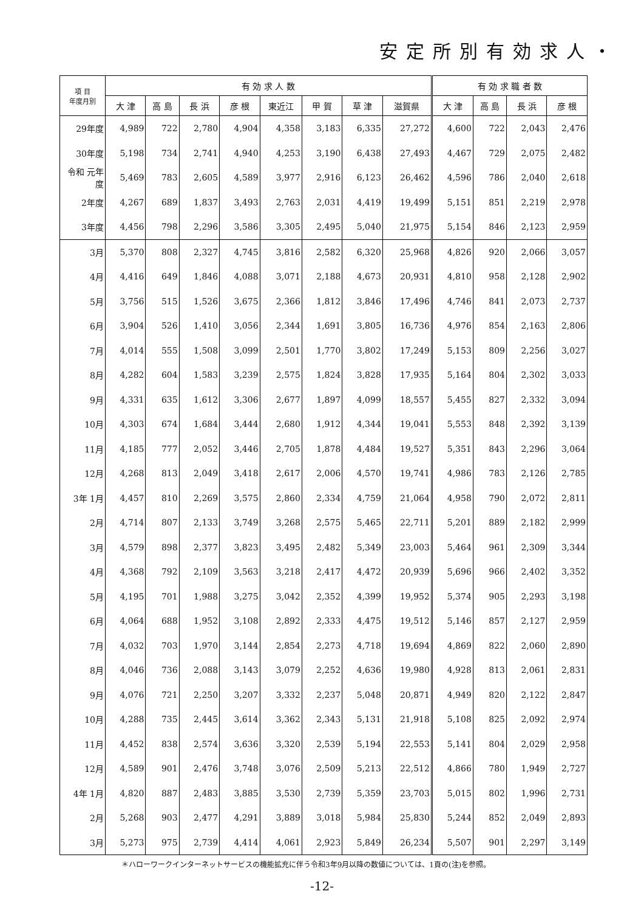安定所別有効求人・
| 項 目 年度月別 | 有 効 求 人 数 | | | | | | | | 有 効 求 職 者 数 | | | |
| --- | --- | --- | --- | --- | --- | --- | --- | --- | --- | --- | --- | --- |
| | 大 津 | 高 島 | 長 浜 | 彦 根 | 東近江 | 甲 賀 | 草 津 | 滋賀県 | 大 津 | 高 島 | 長 浜 | 彦 根 |
| 29年度 | 4,989 | 722 | 2,780 | 4,904 | 4,358 | 3,183 | 6,335 | 27,272 | 4,600 | 722 | 2,043 | 2,476 |
| 30年度 | 5,198 | 734 | 2,741 | 4,940 | 4,253 | 3,190 | 6,438 | 27,493 | 4,467 | 729 | 2,075 | 2,482 |
| 令和 元年度 | 5,469 | 783 | 2,605 | 4,589 | 3,977 | 2,916 | 6,123 | 26,462 | 4,596 | 786 | 2,040 | 2,618 |
| 2年度 | 4,267 | 689 | 1,837 | 3,493 | 2,763 | 2,031 | 4,419 | 19,499 | 5,151 | 851 | 2,219 | 2,978 |
| 3年度 | 4,456 | 798 | 2,296 | 3,586 | 3,305 | 2,495 | 5,040 | 21,975 | 5,154 | 846 | 2,123 | 2,959 |
| 3月 | 5,370 | 808 | 2,327 | 4,745 | 3,816 | 2,582 | 6,320 | 25,968 | 4,826 | 920 | 2,066 | 3,057 |
| 4月 | 4,416 | 649 | 1,846 | 4,088 | 3,071 | 2,188 | 4,673 | 20,931 | 4,810 | 958 | 2,128 | 2,902 |
| 5月 | 3,756 | 515 | 1,526 | 3,675 | 2,366 | 1,812 | 3,846 | 17,496 | 4,746 | 841 | 2,073 | 2,737 |
| 6月 | 3,904 | 526 | 1,410 | 3,056 | 2,344 | 1,691 | 3,805 | 16,736 | 4,976 | 854 | 2,163 | 2,806 |
| 7月 | 4,014 | 555 | 1,508 | 3,099 | 2,501 | 1,770 | 3,802 | 17,249 | 5,153 | 809 | 2,256 | 3,027 |
| 8月 | 4,282 | 604 | 1,583 | 3,239 | 2,575 | 1,824 | 3,828 | 17,935 | 5,164 | 804 | 2,302 | 3,033 |
| 9月 | 4,331 | 635 | 1,612 | 3,306 | 2,677 | 1,897 | 4,099 | 18,557 | 5,455 | 827 | 2,332 | 3,094 |
| 10月 | 4,303 | 674 | 1,684 | 3,444 | 2,680 | 1,912 | 4,344 | 19,041 | 5,553 | 848 | 2,392 | 3,139 |
| 11月 | 4,185 | 777 | 2,052 | 3,446 | 2,705 | 1,878 | 4,484 | 19,527 | 5,351 | 843 | 2,296 | 3,064 |
| 12月 | 4,268 | 813 | 2,049 | 3,418 | 2,617 | 2,006 | 4,570 | 19,741 | 4,986 | 783 | 2,126 | 2,785 |
| 3年 1月 | 4,457 | 810 | 2,269 | 3,575 | 2,860 | 2,334 | 4,759 | 21,064 | 4,958 | 790 | 2,072 | 2,811 |
| 2月 | 4,714 | 807 | 2,133 | 3,749 | 3,268 | 2,575 | 5,465 | 22,711 | 5,201 | 889 | 2,182 | 2,999 |
| 3月 | 4,579 | 898 | 2,377 | 3,823 | 3,495 | 2,482 | 5,349 | 23,003 | 5,464 | 961 | 2,309 | 3,344 |
| 4月 | 4,368 | 792 | 2,109 | 3,563 | 3,218 | 2,417 | 4,472 | 20,939 | 5,696 | 966 | 2,402 | 3,352 |
| 5月 | 4,195 | 701 | 1,988 | 3,275 | 3,042 | 2,352 | 4,399 | 19,952 | 5,374 | 905 | 2,293 | 3,198 |
| 6月 | 4,064 | 688 | 1,952 | 3,108 | 2,892 | 2,333 | 4,475 | 19,512 | 5,146 | 857 | 2,127 | 2,959 |
| 7月 | 4,032 | 703 | 1,970 | 3,144 | 2,854 | 2,273 | 4,718 | 19,694 | 4,869 | 822 | 2,060 | 2,890 |
| 8月 | 4,046 | 736 | 2,088 | 3,143 | 3,079 | 2,252 | 4,636 | 19,980 | 4,928 | 813 | 2,061 | 2,831 |
| 9月 | 4,076 | 721 | 2,250 | 3,207 | 3,332 | 2,237 | 5,048 | 20,871 | 4,949 | 820 | 2,122 | 2,847 |
| 10月 | 4,288 | 735 | 2,445 | 3,614 | 3,362 | 2,343 | 5,131 | 21,918 | 5,108 | 825 | 2,092 | 2,974 |
| 11月 | 4,452 | 838 | 2,574 | 3,636 | 3,320 | 2,539 | 5,194 | 22,553 | 5,141 | 804 | 2,029 | 2,958 |
| 12月 | 4,589 | 901 | 2,476 | 3,748 | 3,076 | 2,509 | 5,213 | 22,512 | 4,866 | 780 | 1,949 | 2,727 |
| 4年 1月 | 4,820 | 887 | 2,483 | 3,885 | 3,530 | 2,739 | 5,359 | 23,703 | 5,015 | 802 | 1,996 | 2,731 |
| 2月 | 5,268 | 903 | 2,477 | 4,291 | 3,889 | 3,018 | 5,984 | 25,830 | 5,244 | 852 | 2,049 | 2,893 |
| 3月 | 5,273 | 975 | 2,739 | 4,414 | 4,061 | 2,923 | 5,849 | 26,234 | 5,507 | 901 | 2,297 | 3,149 |
＊ハローワークインターネットサービスの機能拡充に伴う令和3年9月以降の数値については、1頁の(注)を参照。
-12-